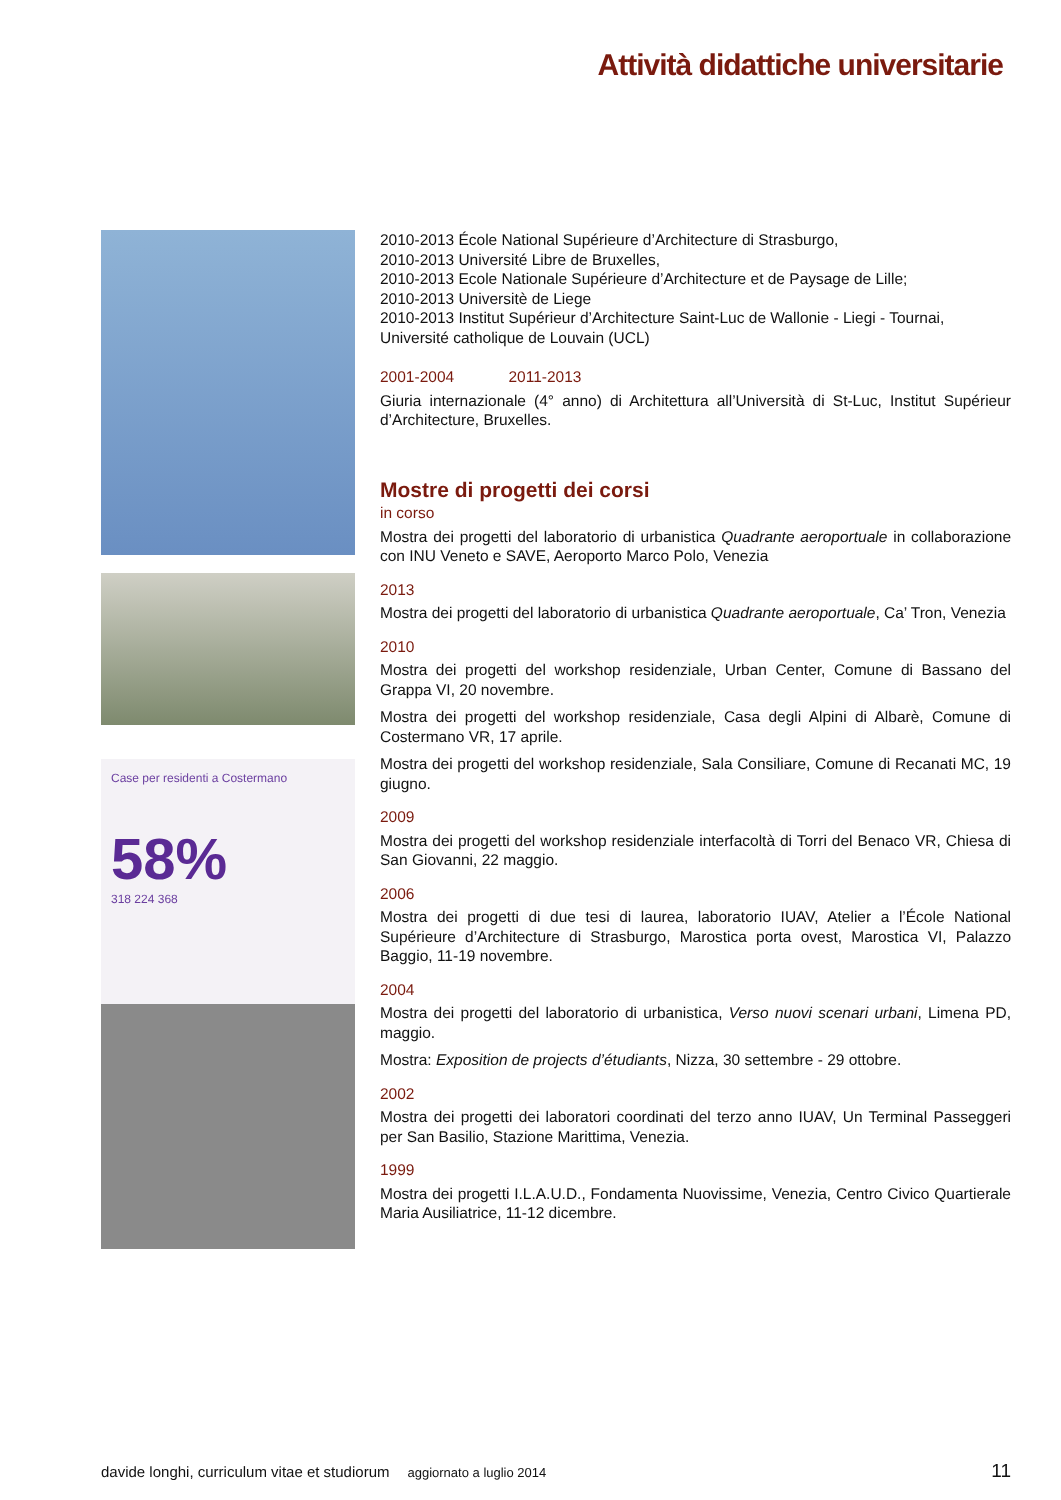Attività didattiche universitarie
Case per residenti a Costermano
58%
318 224 368
2010-2013 École National Supérieure d’Architecture di Strasburgo,
2010-2013 Université Libre de Bruxelles,
2010-2013 Ecole Nationale Supérieure d’Architecture et de Paysage de Lille;
2010-2013 Universitè de Liege
2010-2013 Institut Supérieur d’Architecture Saint-Luc de Wallonie - Liegi - Tournai, Université catholique de Louvain (UCL)
2001-2004 2011-2013
Giuria internazionale (4° anno) di Architettura all’Università di St-Luc, Institut Supérieur d’Architecture, Bruxelles.
Mostre di progetti dei corsi
in corso
Mostra dei progetti del laboratorio di urbanistica Quadrante aeroportuale in collaborazione con INU Veneto e SAVE, Aeroporto Marco Polo, Venezia
2013
Mostra dei progetti del laboratorio di urbanistica Quadrante aeroportuale, Ca’ Tron, Venezia
2010
Mostra dei progetti del workshop residenziale, Urban Center, Comune di Bassano del Grappa VI, 20 novembre.
Mostra dei progetti del workshop residenziale, Casa degli Alpini di Albarè, Comune di Costermano VR, 17 aprile.
Mostra dei progetti del workshop residenziale, Sala Consiliare, Comune di Recanati MC, 19 giugno.
2009
Mostra dei progetti del workshop residenziale interfacoltà di Torri del Benaco VR, Chiesa di San Giovanni, 22 maggio.
2006
Mostra dei progetti di due tesi di laurea, laboratorio IUAV, Atelier a l’École National Supérieure d’Architecture di Strasburgo, Marostica porta ovest, Marostica VI, Palazzo Baggio, 11-19 novembre.
2004
Mostra dei progetti del laboratorio di urbanistica, Verso nuovi scenari urbani, Limena PD, maggio.
Mostra: Exposition de projects d’étudiants, Nizza, 30 settembre - 29 ottobre.
2002
Mostra dei progetti dei laboratori coordinati del terzo anno IUAV, Un Terminal Passeggeri per San Basilio, Stazione Marittima, Venezia.
1999
Mostra dei progetti I.L.A.U.D., Fondamenta Nuovissime, Venezia, Centro Civico Quartierale Maria Ausiliatrice, 11-12 dicembre.
davide longhi, curriculum vitae et studiorum aggiornato a luglio 2014 11